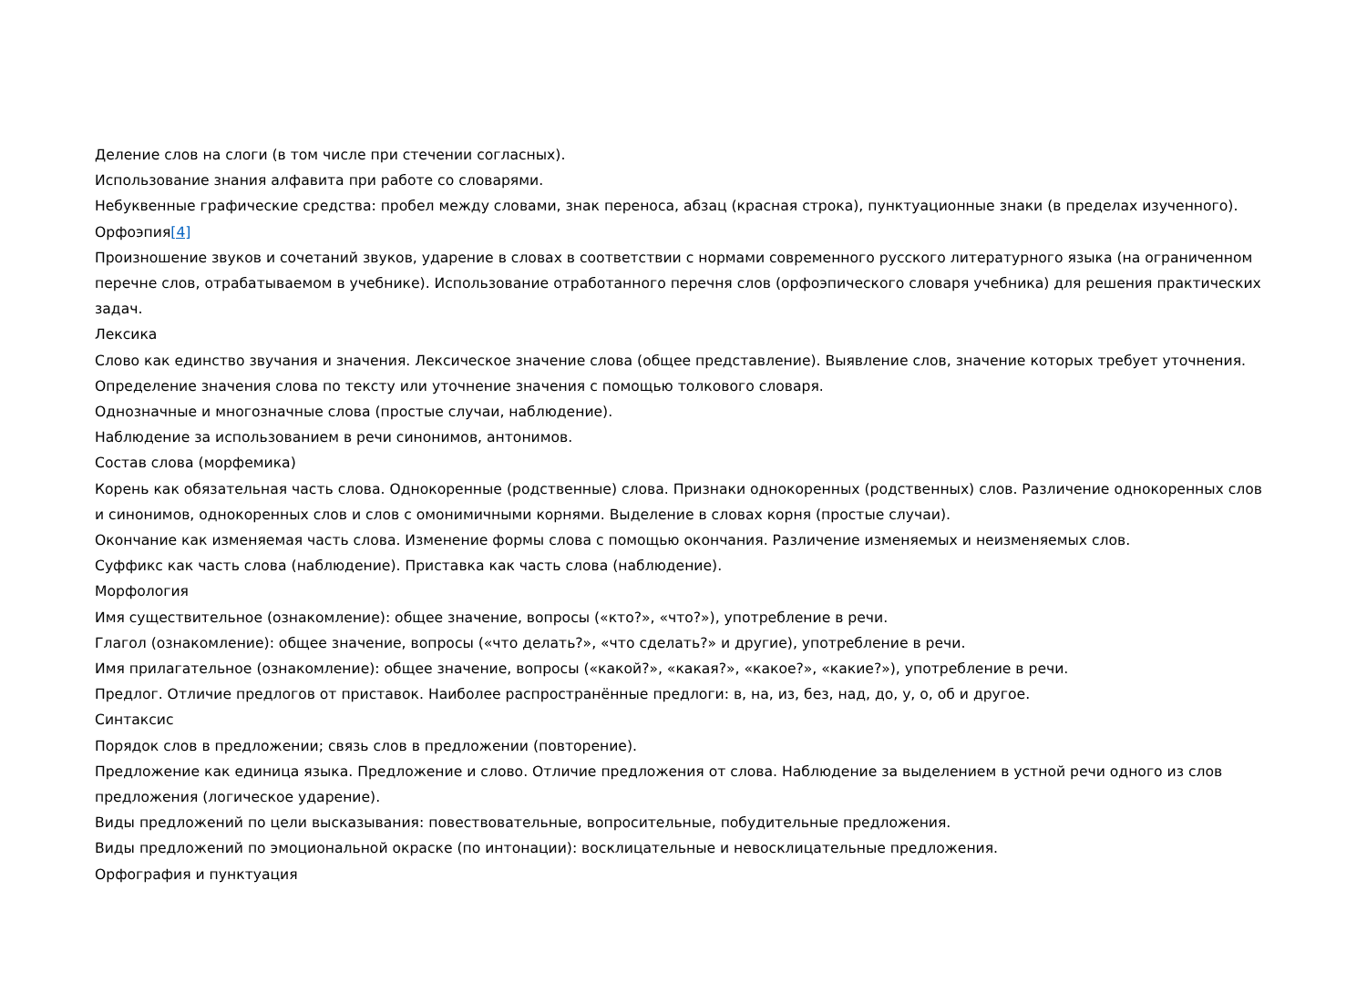Деление слов на слоги (в том числе при стечении согласных).
Использование знания алфавита при работе со словарями.
Небуквенные графические средства: пробел между словами, знак переноса, абзац (красная строка), пунктуационные знаки (в пределах изученного).
Орфоэпия[4]
Произношение звуков и сочетаний звуков, ударение в словах в соответствии с нормами современного русского литературного языка (на ограниченном перечне слов, отрабатываемом в учебнике). Использование отработанного перечня слов (орфоэпического словаря учебника) для решения практических задач.
Лексика
Слово как единство звучания и значения. Лексическое значение слова (общее представление). Выявление слов, значение которых требует уточнения. Определение значения слова по тексту или уточнение значения с помощью толкового словаря.
Однозначные и многозначные слова (простые случаи, наблюдение).
Наблюдение за использованием в речи синонимов, антонимов.
Состав слова (морфемика)
Корень как обязательная часть слова. Однокоренные (родственные) слова. Признаки однокоренных (родственных) слов. Различение однокоренных слов и синонимов, однокоренных слов и слов с омонимичными корнями. Выделение в словах корня (простые случаи).
Окончание как изменяемая часть слова. Изменение формы слова с помощью окончания. Различение изменяемых и неизменяемых слов.
Суффикс как часть слова (наблюдение). Приставка как часть слова (наблюдение).
Морфология
Имя существительное (ознакомление): общее значение, вопросы («кто?», «что?»), употребление в речи.
Глагол (ознакомление): общее значение, вопросы («что делать?», «что сделать?» и другие), употребление в речи.
Имя прилагательное (ознакомление): общее значение, вопросы («какой?», «какая?», «какое?», «какие?»), употребление в речи.
Предлог. Отличие предлогов от приставок. Наиболее распространённые предлоги: в, на, из, без, над, до, у, о, об и другое.
Синтаксис
Порядок слов в предложении; связь слов в предложении (повторение).
Предложение как единица языка. Предложение и слово. Отличие предложения от слова. Наблюдение за выделением в устной речи одного из слов предложения (логическое ударение).
Виды предложений по цели высказывания: повествовательные, вопросительные, побудительные предложения.
Виды предложений по эмоциональной окраске (по интонации): восклицательные и невосклицательные предложения.
Орфография и пунктуация